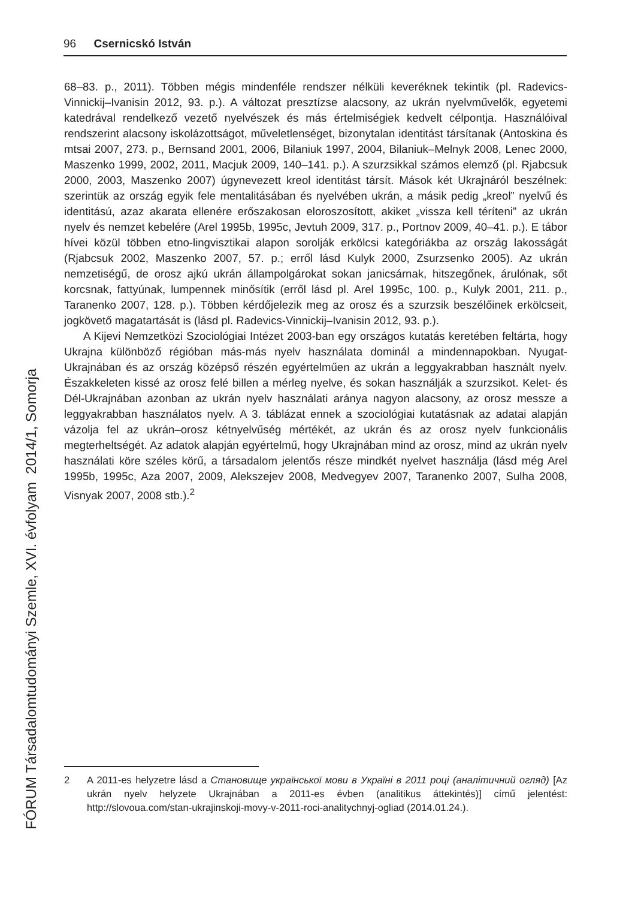96 Csernicskó István
68–83. p., 2011). Többen mégis mindenféle rendszer nélküli keveréknek tekintik (pl. Radevics-Vinnickij–Ivanisin 2012, 93. p.). A változat presztízse alacsony, az ukrán nyelvművelők, egyetemi katedrával rendelkező vezető nyelvészek és más értelmiségiek kedvelt célpontja. Használóival rendszerint alacsony iskolázottságot, műveletlenséget, bizonytalan identitást társítanak (Antoskina és mtsai 2007, 273. p., Bernsand 2001, 2006, Bilaniuk 1997, 2004, Bilaniuk–Melnyk 2008, Lenec 2000, Maszenko 1999, 2002, 2011, Macjuk 2009, 140–141. p.). A szurzsikkal számos elemző (pl. Rjabcsuk 2000, 2003, Maszenko 2007) úgynevezett kreol identitást társít. Mások két Ukrajnáról beszélnek: szerintük az ország egyik fele mentalitásában és nyelvében ukrán, a másik pedig „kreol” nyelvű és identitású, azaz akarata ellenére erőszakosan eloroszosított, akiket „vissza kell téríteni” az ukrán nyelv és nemzet kebelére (Arel 1995b, 1995c, Jevtuh 2009, 317. p., Portnov 2009, 40–41. p.). E tábor hívei közül többen etno-lingvisztikai alapon sorolják erkölcsi kategóriákba az ország lakosságát (Rjabcsuk 2002, Maszenko 2007, 57. p.; erről lásd Kulyk 2000, Zsurzsenko 2005). Az ukrán nemzetiségű, de orosz ajkú ukrán állampolgárokat sokan janicsárnak, hitszegőnek, árulónak, sőt korcsnak, fattyúnak, lumpennek minősítik (erről lásd pl. Arel 1995c, 100. p., Kulyk 2001, 211. p., Taranenko 2007, 128. p.). Többen kérdőjelezik meg az orosz és a szurzsik beszélőinek erkölcseit, jogkövető magatartását is (lásd pl. Radevics-Vinnickij–Ivanisin 2012, 93. p.).
A Kijevi Nemzetközi Szociológiai Intézet 2003-ban egy országos kutatás keretében feltárta, hogy Ukrajna különböző régióban más-más nyelv használata dominál a mindennapokban. Nyugat-Ukrajnában és az ország középső részén egyértelműen az ukrán a leggyakrabban használt nyelv. Északkeleten kissé az orosz felé billen a mérleg nyelve, és sokan használják a szurzsikot. Kelet- és Dél-Ukrajnában azonban az ukrán nyelv használati aránya nagyon alacsony, az orosz messze a leggyakrabban használatos nyelv. A 3. táblázat ennek a szociológiai kutatásnak az adatai alapján vázolja fel az ukrán–orosz kétnyelvűség mértékét, az ukrán és az orosz nyelv funkcionális megterheltségét. Az adatok alapján egyértelmű, hogy Ukrajnában mind az orosz, mind az ukrán nyelv használati köre széles körű, a társadalom jelentős része mindkét nyelvet használja (lásd még Arel 1995b, 1995c, Aza 2007, 2009, Alekszejev 2008, Medvegyev 2007, Taranenko 2007, Sulha 2008, Visnyak 2007, 2008 stb.).<sup>2</sup>
FÓRUM Társadalomtudományi Szemle, XVI. évfolyam 2014/1, Somorja
2 A 2011-es helyzetre lásd a Становище української мови в Україні в 2011 році (аналітичний огляд) [Az ukrán nyelv helyzete Ukrajnában a 2011-es évben (analitikus áttekintés)] című jelentést: http://slovoua.com/stan-ukrajinskoji-movy-v-2011-roci-analitychnyj-ogliad (2014.01.24.).